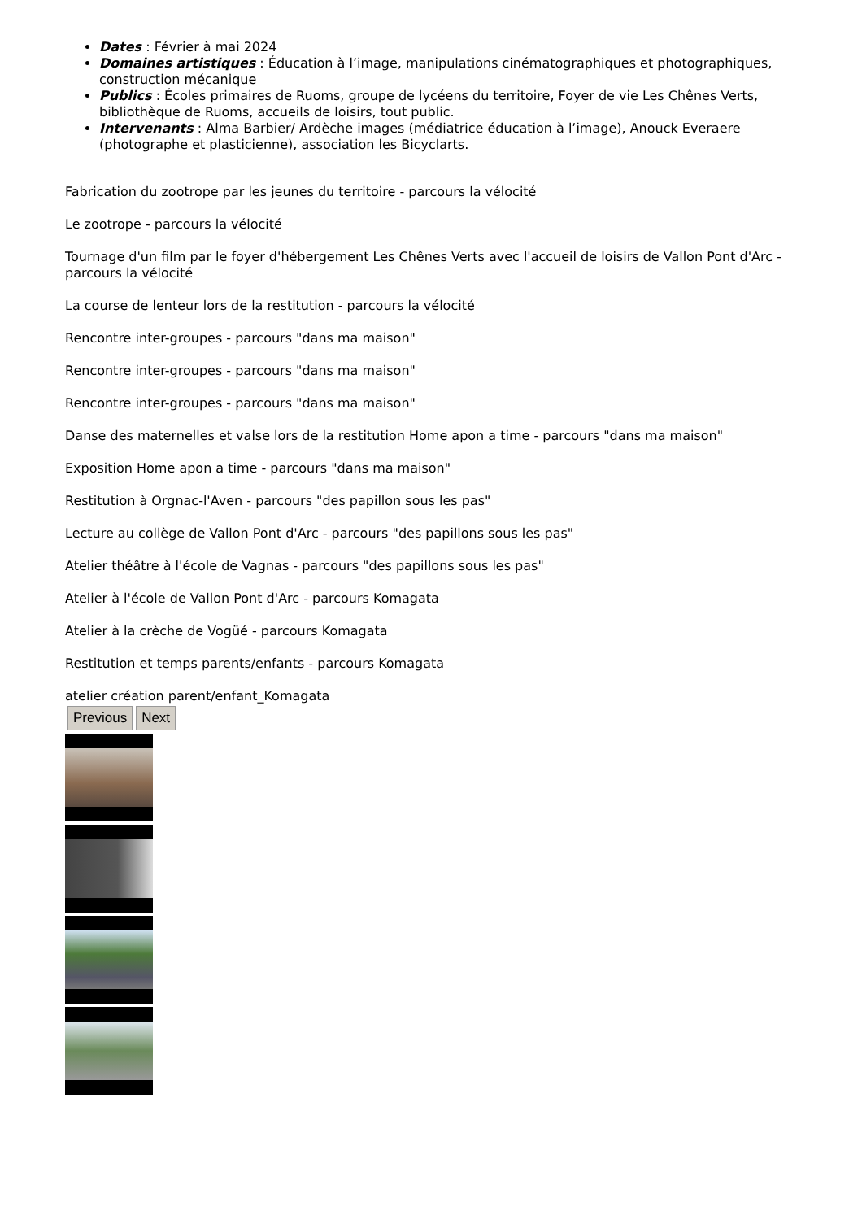Dates : Février à mai 2024
Domaines artistiques : Éducation à l’image, manipulations cinématographiques et photographiques, construction mécanique
Publics : Écoles primaires de Ruoms, groupe de lycéens du territoire, Foyer de vie Les Chênes Verts, bibliothèque de Ruoms, accueils de loisirs, tout public.
Intervenants : Alma Barbier/ Ardèche images (médiatrice éducation à l’image), Anouck Everaere (photographe et plasticienne), association les Bicyclarts.
Fabrication du zootrope par les jeunes du territoire - parcours la vélocité
Le zootrope - parcours la vélocité
Tournage d'un film par le foyer d'hébergement Les Chênes Verts avec l'accueil de loisirs de Vallon Pont d'Arc - parcours la vélocité
La course de lenteur lors de la restitution - parcours la vélocité
Rencontre inter-groupes - parcours "dans ma maison"
Rencontre inter-groupes - parcours "dans ma maison"
Rencontre inter-groupes - parcours "dans ma maison"
Danse des maternelles et valse lors de la restitution Home apon a time - parcours "dans ma maison"
Exposition Home apon a time - parcours "dans ma maison"
Restitution à Orgnac-l'Aven - parcours "des papillon sous les pas"
Lecture au collège de Vallon Pont d'Arc - parcours "des papillons sous les pas"
Atelier théâtre à l'école de Vagnas - parcours "des papillons sous les pas"
Atelier à l'école de Vallon Pont d'Arc - parcours Komagata
Atelier à la crèche de Vogüé - parcours Komagata
Restitution et temps parents/enfants - parcours Komagata
atelier création parent/enfant_Komagata
Previous Next